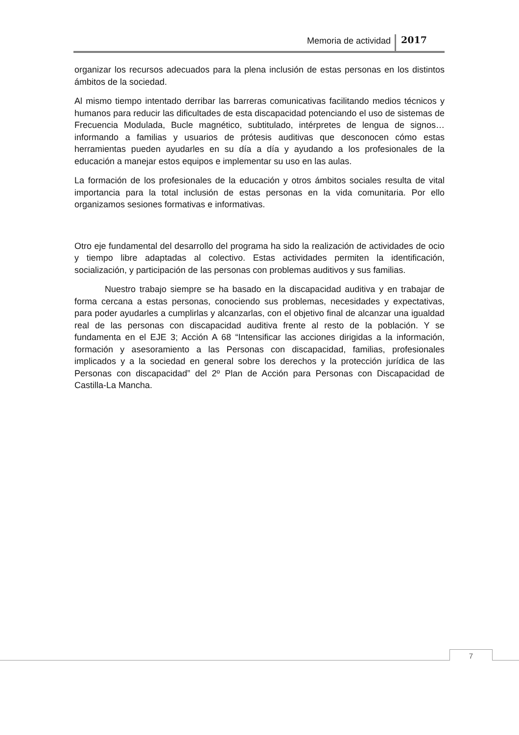Memoria de actividad 2017
organizar los recursos adecuados para la plena inclusión de estas personas en los distintos ámbitos de la sociedad.
Al mismo tiempo intentado derribar las barreras comunicativas facilitando medios técnicos y humanos para reducir las dificultades de esta discapacidad potenciando el uso de sistemas de Frecuencia Modulada, Bucle magnético, subtitulado, intérpretes de lengua de signos… informando a familias y usuarios de prótesis auditivas que desconocen cómo estas herramientas pueden ayudarles en su día a día y ayudando a los profesionales de la educación a manejar estos equipos e implementar su uso en las aulas.
La formación de los profesionales de la educación y otros ámbitos sociales resulta de vital importancia para la total inclusión de estas personas en la vida comunitaria. Por ello organizamos sesiones formativas e informativas.
Otro eje fundamental del desarrollo del programa ha sido la realización de actividades de ocio y tiempo libre adaptadas al colectivo. Estas actividades permiten la identificación, socialización, y participación de las personas con problemas auditivos y sus familias.
Nuestro trabajo siempre se ha basado en la discapacidad auditiva y en trabajar de forma cercana a estas personas, conociendo sus problemas, necesidades y expectativas, para poder ayudarles a cumplirlas y alcanzarlas, con el objetivo final de alcanzar una igualdad real de las personas con discapacidad auditiva frente al resto de la población. Y se fundamenta en el EJE 3; Acción A 68 “Intensificar las acciones dirigidas a la información, formación y asesoramiento a las Personas con discapacidad, familias, profesionales implicados y a la sociedad en general sobre los derechos y la protección jurídica de las Personas con discapacidad” del 2º Plan de Acción para Personas con Discapacidad de Castilla-La Mancha.
7